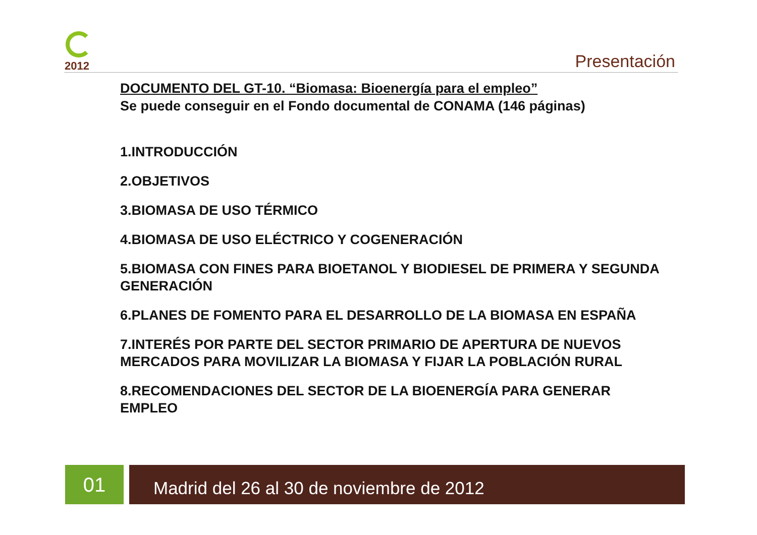2012
Presentación
DOCUMENTO DEL GT-10. “Biomasa: Bioenergía para el empleo”
Se puede conseguir en el Fondo documental de CONAMA (146 páginas)
1.INTRODUCCIÓN
2.OBJETIVOS
3.BIOMASA DE USO TÉRMICO
4.BIOMASA DE USO ELÉCTRICO Y COGENERACIÓN
5.BIOMASA CON FINES PARA BIOETANOL Y BIODIESEL DE PRIMERA Y SEGUNDA GENERACIÓN
6.PLANES DE FOMENTO PARA EL DESARROLLO DE LA BIOMASA EN ESPAÑA
7.INTERÉS POR PARTE DEL SECTOR PRIMARIO DE APERTURA DE NUEVOS MERCADOS PARA MOVILIZAR LA BIOMASA Y FIJAR LA POBLACIÓN RURAL
8.RECOMENDACIONES DEL SECTOR DE LA BIOENERGÍA PARA GENERAR EMPLEO
01 Madrid del 26 al 30 de noviembre de 2012